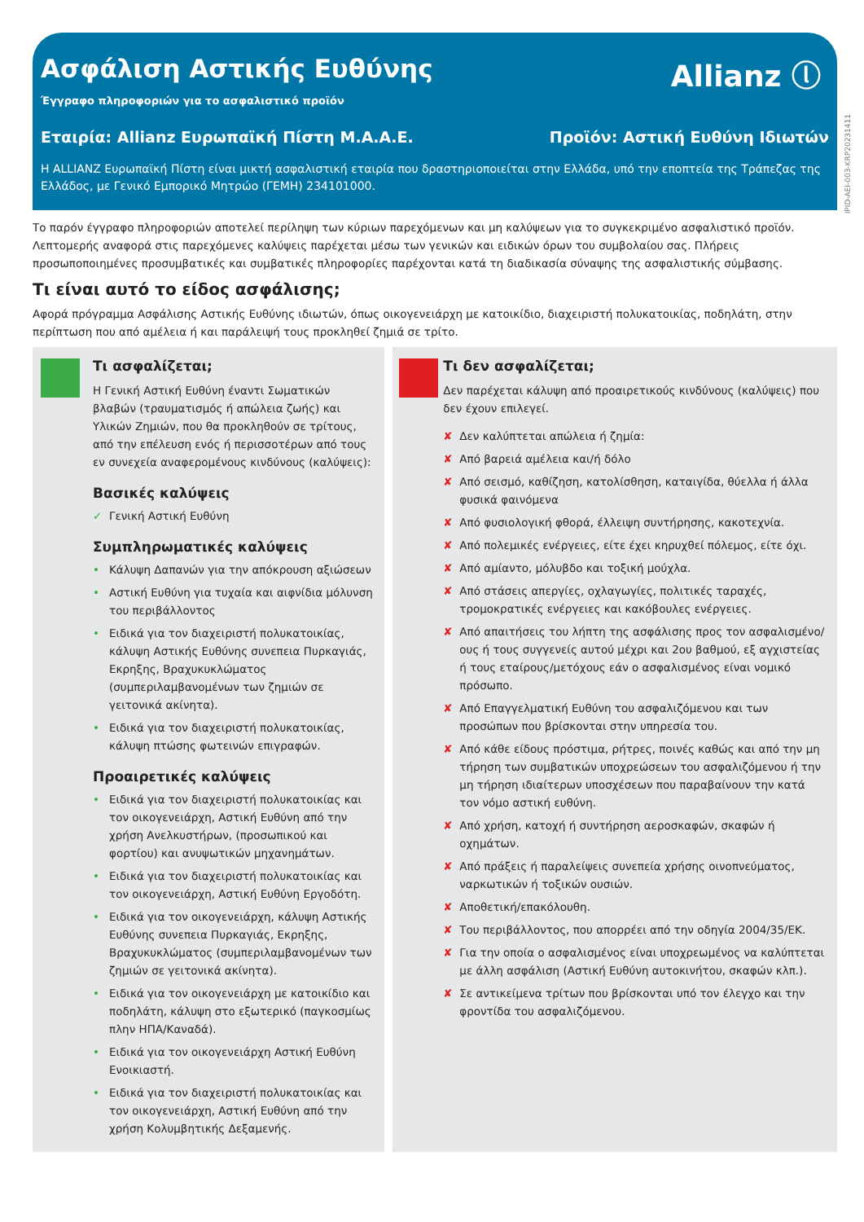Ασφάλιση Αστικής Ευθύνης
Allianz ⓛ
Έγγραφο πληροφοριών για το ασφαλιστικό προϊόν
Εταιρία: Allianz Ευρωπαϊκή Πίστη Μ.Α.Α.Ε. Προϊόν: Αστική Ευθύνη Ιδιωτών
Η ALLIANZ Ευρωπαϊκή Πίστη είναι μικτή ασφαλιστική εταιρία που δραστηριοποιείται στην Ελλάδα, υπό την εποπτεία της Τράπεζας της Ελλάδος, με Γενικό Εμπορικό Μητρώο (ΓΕΜΗ) 234101000.
IPID-AEI-003-KRP20231411
Το παρόν έγγραφο πληροφοριών αποτελεί περίληψη των κύριων παρεχόμενων και μη καλύψεων για το συγκεκριμένο ασφαλιστικό προϊόν. Λεπτομερής αναφορά στις παρεχόμενες καλύψεις παρέχεται μέσω των γενικών και ειδικών όρων του συμβολαίου σας. Πλήρεις προσωποποιημένες προσυμβατικές και συμβατικές πληροφορίες παρέχονται κατά τη διαδικασία σύναψης της ασφαλιστικής σύμβασης.
Τι είναι αυτό το είδος ασφάλισης;
Αφορά πρόγραμμα Ασφάλισης Αστικής Ευθύνης ιδιωτών, όπως οικογενειάρχη με κατοικίδιο, διαχειριστή πολυκατοικίας, ποδηλάτη, στην περίπτωση που από αμέλεια ή και παράλειψή τους προκληθεί ζημιά σε τρίτο.
Τι ασφαλίζεται;
Η Γενική Αστική Ευθύνη έναντι Σωματικών βλαβών (τραυματισμός ή απώλεια ζωής) και Υλικών Ζημιών, που θα προκληθούν σε τρίτους, από την επέλευση ενός ή περισσοτέρων από τους εν συνεχεία αναφερομένους κινδύνους (καλύψεις):
Βασικές καλύψεις
✓ Γενική Αστική Ευθύνη
Συμπληρωματικές καλύψεις
• Κάλυψη Δαπανών για την απόκρουση αξιώσεων
• Αστική Ευθύνη για τυχαία και αιφνίδια μόλυνση του περιβάλλοντος
• Ειδικά για τον διαχειριστή πολυκατοικίας, κάλυψη Αστικής Ευθύνης συνεπεια Πυρκαγιάς, Εκρηξης, Βραχυκυκλώματος (συμπεριλαμβανομένων των ζημιών σε γειτονικά ακίνητα).
• Ειδικά για τον διαχειριστή πολυκατοικίας, κάλυψη πτώσης φωτεινών επιγραφών.
Προαιρετικές καλύψεις
• Ειδικά για τον διαχειριστή πολυκατοικίας και τον οικογενειάρχη, Αστική Ευθύνη από την χρήση Ανελκυστήρων, (προσωπικού και φορτίου) και ανυψωτικών μηχανημάτων.
• Ειδικά για τον διαχειριστή πολυκατοικίας και τον οικογενειάρχη, Αστική Ευθύνη Εργοδότη.
• Ειδικά για τον οικογενειάρχη, κάλυψη Αστικής Ευθύνης συνεπεια Πυρκαγιάς, Εκρηξης, Βραχυκυκλώματος (συμπεριλαμβανομένων των ζημιών σε γειτονικά ακίνητα).
• Ειδικά για τον οικογενειάρχη με κατοικίδιο και ποδηλάτη, κάλυψη στο εξωτερικό (παγκοσμίως πλην ΗΠΑ/Καναδά).
• Ειδικά για τον οικογενειάρχη Αστική Ευθύνη Ενοικιαστή.
• Ειδικά για τον διαχειριστή πολυκατοικίας και τον οικογενειάρχη, Αστική Ευθύνη από την χρήση Κολυμβητικής Δεξαμενής.
Τι δεν ασφαλίζεται;
Δεν παρέχεται κάλυψη από προαιρετικούς κινδύνους (καλύψεις) που δεν έχουν επιλεγεί.
✘ Δεν καλύπτεται απώλεια ή ζημία:
✘ Από βαρειά αμέλεια και/ή δόλο
✘ Από σεισμό, καθίζηση, κατολίσθηση, καταιγίδα, θύελλα ή άλλα φυσικά φαινόμενα
✘ Από φυσιολογική φθορά, έλλειψη συντήρησης, κακοτεχνία.
✘ Από πολεμικές ενέργειες, είτε έχει κηρυχθεί πόλεμος, είτε όχι.
✘ Από αμίαντο, μόλυβδο και τοξική μούχλα.
✘ Από στάσεις απεργίες, οχλαγωγίες, πολιτικές ταραχές, τρομοκρατικές ενέργειες και κακόβουλες ενέργειες.
✘ Από απαιτήσεις του λήπτη της ασφάλισης προς τον ασφαλισμένο/ους ή τους συγγενείς αυτού μέχρι και 2ου βαθμού, εξ αγχιστείας ή τους εταίρους/μετόχους εάν ο ασφαλισμένος είναι νομικό πρόσωπο.
✘ Από Επαγγελματική Ευθύνη του ασφαλιζόμενου και των προσώπων που βρίσκονται στην υπηρεσία του.
✘ Από κάθε είδους πρόστιμα, ρήτρες, ποινές καθώς και από την μη τήρηση των συμβατικών υποχρεώσεων του ασφαλιζόμενου ή την μη τήρηση ιδιαίτερων υποσχέσεων που παραβαίνουν την κατά τον νόμο αστική ευθύνη.
✘ Από χρήση, κατοχή ή συντήρηση αεροσκαφών, σκαφών ή οχημάτων.
✘ Από πράξεις ή παραλείψεις συνεπεία χρήσης οινοπνεύματος, ναρκωτικών ή τοξικών ουσιών.
✘ Αποθετική/επακόλουθη.
✘ Του περιβάλλοντος, που απορρέει από την οδηγία 2004/35/ΕΚ.
✘ Για την οποία ο ασφαλισμένος είναι υποχρεωμένος να καλύπτεται με άλλη ασφάλιση (Αστική Ευθύνη αυτοκινήτου, σκαφών κλπ.).
✘ Σε αντικείμενα τρίτων που βρίσκονται υπό τον έλεγχο και την φροντίδα του ασφαλιζόμενου.